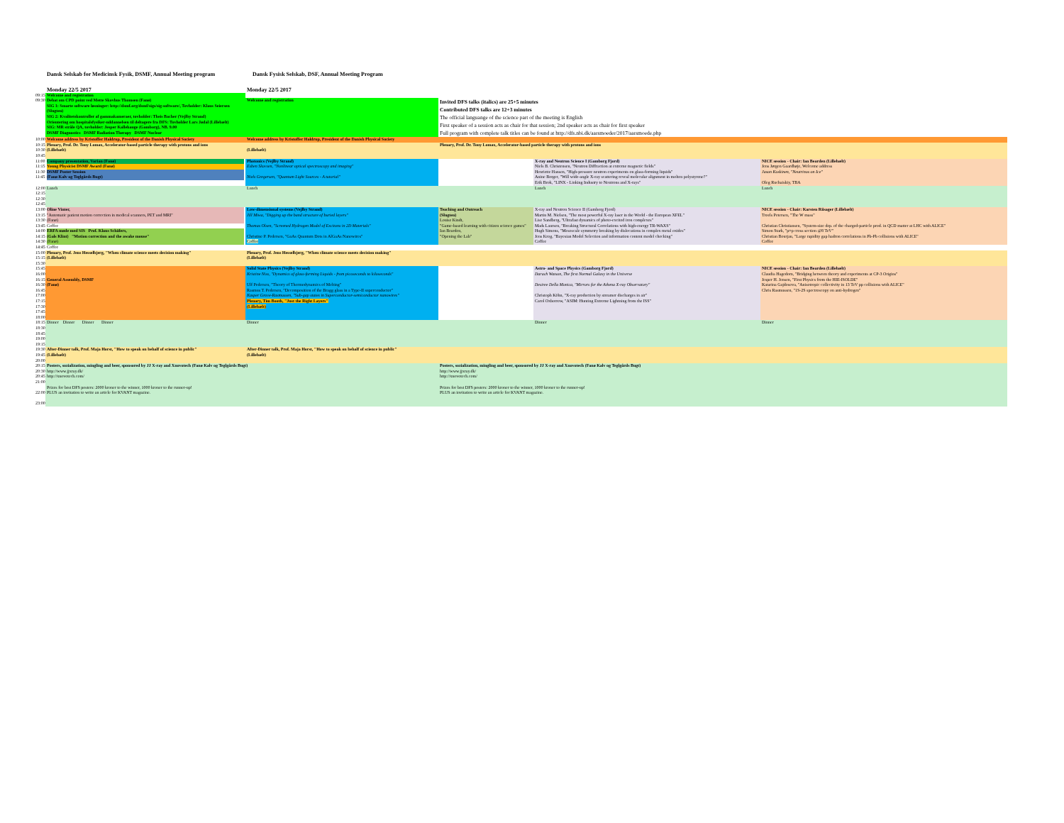Dansk Selskab for Medicinsk Fysik, DSMF, Annual Meeting program Dansk Fysisk Selskab, DSF, Annual Meeting Program
| | Monday 22/5 2017 | Monday 22/5 2017 | | | |
| 09:15 | Welcome and registration | | | | |
| 09:30 | Debat om CPD point ved Mette Skovhus Thomsen (Fanø) SIG 1: Smarte software løsninger: http://dsmf.org/dsmf/sigs/sig-software/, Tovholder: Klaus Seiersen (Slugten) SIG 2: Kvalitetskontroller af gammakameraer, tovholder: Theis Bacher (Vejlby Strand) Orientering om hospitalsfysiker-uddannelsen til deltagere fra DFS: Tovholder Lars Jødal (Lillebælt) SIG: MR stråle QA, tovholder: Jesper Kallehauge (Gamborg), NB. 9.00 DSMF Diagnostics DSMF Radiation Therapy DSMF Nuclear | Welcome and registration | Invited DFS talks (italics) are 25+5 minutes Contributed DFS talks are 12+3 minutes The official languange of the science part of the meeting is English First speaker of a session acts as chair for that session; 2nd speaker acts as chair for first speaker Full program with complete talk titles can be found at http://dfs.nbi.dk/aarsmoeder/2017/aarsmoede.php | | |
| 10:00 | Welcome address by Kristoffer Haldrup, President of the Danish Physical Society | Welcome address by Kristoffer Haldrup, President of the Danish Physical Society | | | |
| 10:15 10:30 10:45 | Plenary, Prof. Dr. Tony Lomax, Accelerator-based particle therapy with protons and ions (Lillebælt) | (Lillebælt) | Plenary, Prof. Dr. Tony Lomax, Accelerator-based particle therapy with protons and ions | | |
| 11:00 11:15 11:30 11:45 | Company presentation, Varian (Fanø) Young Physicist DSMF Award (Fanø) DSMF Poster Session (Fanø Kalv og Teglgårds Bugt) | Photonics (Vejlby Strand) Esben Skovsen, "Nonlinear optical spectroscopy and imaging" Niels Gregersen, "Quantum Light Sources - A tutorial" | | X-ray and Neutron Science I (Gamborg Fjord) Niels B. Christensen, "Neutron Diffraction at extreme magnetic fields" Henriette Hansen, "High-pressure neutron experiments on glass-forming liquids" Anine Borger, "Will wide-angle X-ray scattering reveal molecular alignment in molten polystyrene?" Erik Brok, "LINX - Linking Industry to Neutrons and X-rays" | NICE session - Chair: Ian Bearden (Lillebælt) Jens Jørgen Gaardhøje, Welcome address Jason Koskinen, "Neutrinos on Ice" Oleg Ruchaiskiy, TBA |
| 12:00 12:15 12:30 12:45 | Lunch | Lunch | | Lunch | Lunch |
| 13:00 13:15 13:30 13:45 14:00 14:15 14:30 | Oline Vinter, "Automatic patient motion correction in medical scanners, PET and MRI" (Fanø) Coffee ERFA møde med SIS Prof. Klaus Schäfers, (Gals Klint) "Motion correction and the awake mouse" (Fanø) | Low-dimensional systems (Vejlby Strand) Jill Miwa, "Digging up the band structure of buried layers" Thomas Olsen, "Screened Hydrogen Model of Excitons in 2D Materials" Christine P. Pedersen, "GaAs Quantum Dots in AlGaAs Nanowires" Coffee | Teaching and Outreach (Slugten) Louise Kindt, "Game-based learning with citizen science games" Ian Bearden, "Opening the Lab" | X-ray and Neutron Science II (Gamborg Fjord) Martin M. Nielsen, "The most powerful X-ray laser in the World - the European XFEL" Lise Sandberg, "Ultrafast dynamics of photo-excited iron complexes" Mads Laursen, "Breaking Structural Correlations with high-energy TR-WAXS" Hugh Simons, "Mesoscale symmetry breaking by dislocations in complex metal oxides" Jens Krog, "Bayesian Model Selection and information content model checking" Coffee | NICE session - Chair: Karsten Riisager (Lillebælt) Troels Petersen, "The W mass" Christian Christiansen, "System-size dep. of the charged-particle prod. in QCD matter at LHC with ALICE" Simon Stark, "p+p cross section @8 TeV" Christian Bourjau, "Large rapidity gap hadron correlations in Pb-Pb collisions with ALICE" Coffee |
| 14:45 | Coffee | | | | |
| 15:00 15:15 15:30 | Plenary, Prof. Jens Hesselbjerg, "When climate science meets decision making" (Lillebælt) | Plenary, Prof. Jens Hesselbjerg, "When climate science meets decision making" (Lillebælt) | | | |
| 15:45 16:00 16:15 16:30 16:45 17:00 17:15 17:30 17:45 18:00 | General Assembly, DSMF (Fanø) | Solid State Physics (Vejlby Strand) Kristine Niss, "Dynamics of glass-forming Liquids - from picoseconds to kiloseconds" Ulf Pedersen, "Theory of Thermodynamics of Melting" Rasmus T. Pedersen, "Decomposition of the Bragg glass in a Type-II superconductor" Kasper Grove-Rasmussen, "Sub-gap states in Superconductor-semiconductor nanowires" Plenary, Tim Booth, "Just the Right Layers" (Lillebælt) | | Astro- and Space Physics (Gamborg Fjord) Darach Watson, The first Normal Galaxy in the Universe Desiree Della Monica, "Mirrors for the Athena X-ray Observatory" Christoph Köhn, "X-ray production by streamer discharges in air" Carol Oxborrow, "ASIM: Hunting Extreme Lightning from the ISS" | NICE session - Chair: Ian Bearden (Lillebælt) Claudia Hagedorn, "Bridging between theory and experiments at CP-3 Origins" Jesper H. Jensen, "First Physics from the HIE-ISOLDE" Katarina Gajdosova, "Anisotropic collectivity in 13 TeV pp collisions with ALICE" Chris Rasmussen, "1S-2S spectroscopy on anti-hydrogen" |
| 18:15 18:30 18:45 19:00 19:15 | Dinner Dinner Dinner Dinner | Dinner | | Dinner | Dinner |
| 19:30 19:45 20:00 | After-Dinner talk, Prof. Maja Horst, "How to speak on behalf of science in public" (Lillebælt) | After-Dinner talk, Prof. Maja Horst, "How to speak on behalf of science in public" (Lillebælt) | | | |
| 20:15 20:30 20:45 21:00 22:00 23:00 | Posters, sozialization, mingling and beer, sponsored by JJ X-ray and Xnovotech (Fanø Kalv og Teglgårds Bugt) http://www.jjxray.dk/ http://xnovotech.com/ Prizes for best DFS posters: 2000 kroner to the winner, 1000 kroner to the runner-up! PLUS an invitation to write an article for KVANT magazine. | | Posters, sozialization, mingling and beer, sponsored by JJ X-ray and Xnovotech (Fanø Kalv og Teglgårds Bugt) http://www.jjxray.dk/ http://xnovotech.com/ Prizes for best DFS posters: 2000 kroner to the winner, 1000 kroner to the runner-up! PLUS an invitation to write an article for KVANT magazine. | | |